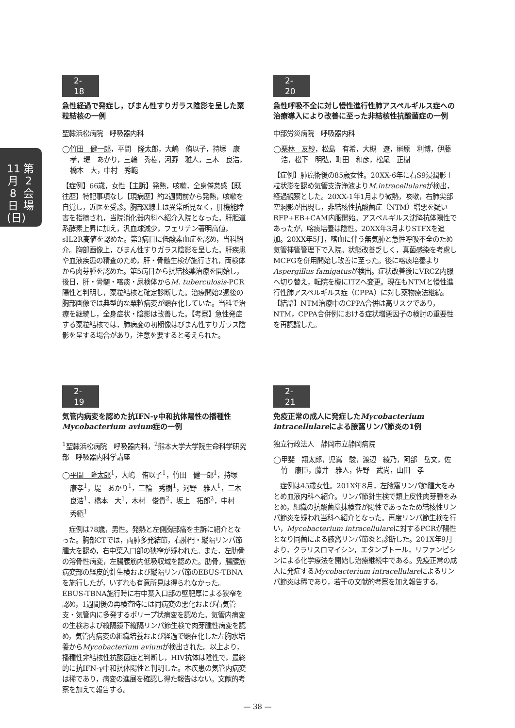11月8日(日)
第2会場
2-18
急性経過で発症し，びまん性すりガラス陰影を呈した粟粒結核の一例
聖隷浜松病院　呼吸器内科
◯竹田　健一郎，平間　隆太郎，大嶋　侑以子，持塚　康孝，堤　あかり，三輪　秀樹，河野　雅人，三木　良浩，橋本　大，中村　秀範
【症例】66歳，女性【主訴】発熱，咳嗽，全身倦怠感【既往歴】特記事項なし【現病歴】約2週間前から発熱，咳嗽を自覚し，近医を受診。胸部X線上は異常所見なく，肝機能障害を指摘され，当院消化器内科へ紹介入院となった。肝胆道系酵素上昇に加え，汎血球減少，フェリチン著明高値，sIL2R高値を認めた。第3病日に低酸素血症を認め，当科紹介。胸部画像上，びまん性すりガラス陰影を呈した。肝疾患や血液疾患の精査のため，肝・骨髄生検が施行され，両検体から肉芽腫を認めた。第5病日から抗結核薬治療を開始し，後日，肝・骨髄・喀痰・尿検体からM. tuberculosis-PCR陽性と判明し，粟粒結核と確定診断した。治療開始2週後の胸部画像では典型的な粟粒病変が顕在化していた。当科で治療を継続し，全身症状・陰影は改善した。【考察】急性発症する粟粒結核では，肺病変の初期像はびまん性すりガラス陰影を呈する場合があり，注意を要すると考えられた。
2-20
急性呼吸不全に対し慢性進行性肺アスペルギルス症への治療導入により改善に至った非結核性抗酸菌症の一例
中部労災病院　呼吸器内科
◯栗林　友紗，松島　有希，大槻　遼，榊原　利博，伊藤　浩，松下　明弘，町田　和彦，松尾　正樹
【症例】肺癌術後の85歳女性。20XX-6年に右S9浸潤影＋粒状影を認め気管支洗浄液よりM.intracellulareが検出，経過観察とした。20XX-1年1月より微熱，咳嗽，右肺尖部空洞影が出現し，非結核性抗酸菌症（NTM）増悪を疑いRFP+EB+CAM内服開始。アスペルギルス沈降抗体陽性であったが，喀痰培養は陰性。20XX年3月よりSTFXを追加。20XX年5月，喀血に伴う無気肺と急性呼吸不全のため気管挿管管理下で入院。状態改善乏しく，真菌感染を考慮しMCFGを併用開始し改善に至った。後に喀痰培養よりAspergillus famigatusが検出。症状改善後にVRCZ内服へ切り替え，転院を機にITZへ変更。現在もNTMと慢性進行性肺アスペルギルス症（CPPA）に対し薬物療法継続。【結語】NTM治療中のCPPA合併は高リスクであり，NTM，CPPA合併例における症状増悪因子の検討の重要性を再認識した。
2-19
気管内病変を認めた抗IFN-γ中和抗体陽性の播種性Mycobacterium avium症の一例
<sup>1</sup> 聖隷浜松病院　呼吸器内科，<sup>2</sup>熊本大学大学院生命科学研究部　呼吸器内科学講座
◯平間　隆太郎<sup>1</sup>，大嶋　侑以子<sup>1</sup>，竹田　健一郎<sup>1</sup>，持塚　康孝<sup>1</sup>，堤　あかり<sup>1</sup>，三輪　秀樹<sup>1</sup>，河野　雅人<sup>1</sup>，三木　良浩<sup>1</sup>，橋本　大<sup>1</sup>，木村　俊貴<sup>2</sup>，坂上　拓郎<sup>2</sup>，中村　秀範<sup>1</sup>
　症例は78歳，男性。発熱と左側胸部痛を主訴に紹介となった。胸部CTでは，両肺多発結節，右肺門・縦隔リンパ節腫大を認め，右中葉入口部の狭窄が疑われた。また，左肋骨の溶骨性病変，左腸腰筋内低吸収域を認めた。肋骨，腸腰筋病変部の経皮的針生検および縦隔リンパ節のEBUS-TBNAを施行したが，いずれも有意所見は得られなかった。EBUS-TBNA施行時に右中葉入口部の壁肥厚による狭窄を認め，1週間後の再検査時には同病変の悪化および右気管支・気管内に多発するポリープ状病変を認めた。気管内病変の生検および縦隔鏡下縦隔リンパ節生検で肉芽腫性病変を認め，気管内病変の組織培養および経過で顕在化した左胸水培養からMycobacterium aviumが検出された。以上より，播種性非結核性抗酸菌症と判断し，HIV抗体は陰性で，最終的に抗IFN-γ中和抗体陽性と判明した。本疾患の気管内病変は稀であり，病変の進展を確認し得た報告はない。文献的考察を加えて報告する。
2-21
免疫正常の成人に発症したMycobacterium intracellulareによる腋窩リンパ節炎の1例
独立行政法人　静岡市立静岡病院
◯甲斐　翔太郎，児嶌　駿，渡辺　綾乃，阿部　岳文，佐竹　康臣，藤井　雅人，佐野　武尚，山田　孝
　症例は45歳女性。201X年8月，左腋窩リンパ節腫大をみとめ血液内科へ紹介。リンパ節針生検で類上皮性肉芽腫をみとめ，組織の抗酸菌塗抹検査が陽性であったため結核性リンパ節炎を疑われ当科へ紹介となった。再度リンパ節生検を行い，Mycobacterium intracellulareに対するPCRが陽性となり同菌による腋窩リンパ節炎と診断した。201X年9月より，クラリスロマイシン，エタンブトール，リファンピシンによる化学療法を開始し治療継続中である。免疫正常の成人に発症するMycobacterium intracellulareによるリンパ節炎は稀であり，若干の文献的考察を加え報告する。
— 38 —